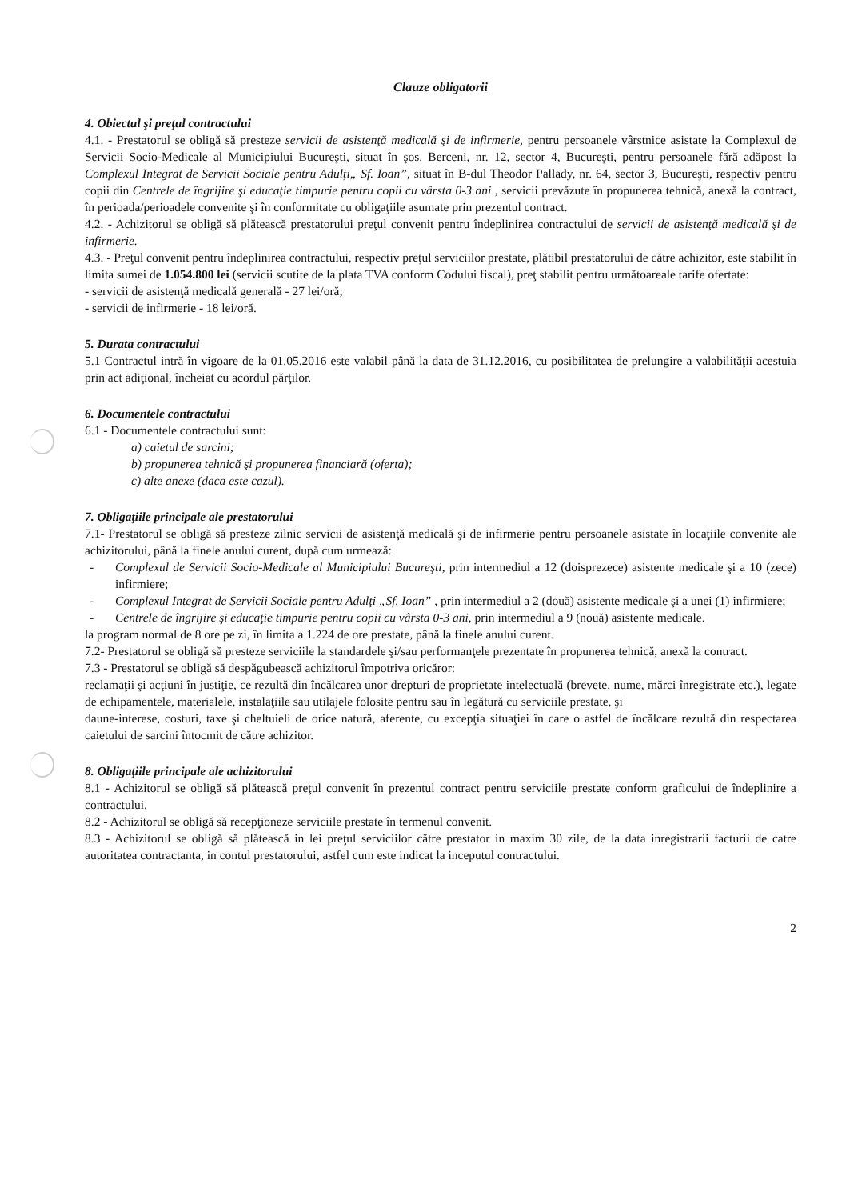Clauze obligatorii
4. Obiectul şi preţul contractului
4.1. - Prestatorul se obligă să presteze servicii de asistenţă medicală şi de infirmerie, pentru persoanele vârstnice asistate la Complexul de Servicii Socio-Medicale al Municipiului Bucureşti, situat în şos. Berceni, nr. 12, sector 4, Bucureşti, pentru persoanele fără adăpost la Complexul Integrat de Servicii Sociale pentru Adulţi„ Sf. Ioan”, situat în B-dul Theodor Pallady, nr. 64, sector 3, Bucureşti, respectiv pentru copii din Centrele de îngrijire şi educaţie timpurie pentru copii cu vârsta 0-3 ani , servicii prevăzute în propunerea tehnică, anexă la contract, în perioada/perioadele convenite şi în conformitate cu obligaţiile asumate prin prezentul contract.
4.2. - Achizitorul se obligă să plătească prestatorului preţul convenit pentru îndeplinirea contractului de servicii de asistenţă medicală şi de infirmerie.
4.3. - Preţul convenit pentru îndeplinirea contractului, respectiv preţul serviciilor prestate, plătibil prestatorului de către achizitor, este stabilit în limita sumei de 1.054.800 lei (servicii scutite de la plata TVA conform Codului fiscal), preţ stabilit pentru următoareale tarife ofertate:
- servicii de asistenţă medicală generală - 27 lei/oră;
- servicii de infirmerie - 18 lei/oră.
5. Durata contractului
5.1 Contractul intră în vigoare de la 01.05.2016 este valabil până la data de 31.12.2016, cu posibilitatea de prelungire a valabilităţii acestuia prin act adiţional, încheiat cu acordul părţilor.
6. Documentele contractului
6.1 - Documentele contractului sunt:
a) caietul de sarcini;
b) propunerea tehnică şi propunerea financiară (oferta);
c) alte anexe (daca este cazul).
7. Obligaţiile principale ale prestatorului
7.1- Prestatorul se obligă să presteze zilnic servicii de asistenţă medicală şi de infirmerie pentru persoanele asistate în locaţiile convenite ale achizitorului, până la finele anului curent, după cum urmează:
- Complexul de Servicii Socio-Medicale al Municipiului Bucureşti, prin intermediul a 12 (doisprezece) asistente medicale şi a 10 (zece) infirmiere;
- Complexul Integrat de Servicii Sociale pentru Adulţi „Sf. Ioan” , prin intermediul a 2 (două) asistente medicale şi a unei (1) infirmiere;
- Centrele de îngrijire şi educaţie timpurie pentru copii cu vârsta 0-3 ani, prin intermediul a 9 (nouă) asistente medicale.
la program normal de 8 ore pe zi, în limita a 1.224 de ore prestate, până la finele anului curent.
7.2- Prestatorul se obligă să presteze serviciile la standardele şi/sau performanţele prezentate în propunerea tehnică, anexă la contract.
7.3 - Prestatorul se obligă să despăgubească achizitorul împotriva oricăror:
reclamaţii şi acţiuni în justiţie, ce rezultă din încălcarea unor drepturi de proprietate intelectuală (brevete, nume, mărci înregistrate etc.), legate de echipamentele, materialele, instalaţiile sau utilajele folosite pentru sau în legătură cu serviciile prestate, şi
daune-interese, costuri, taxe şi cheltuieli de orice natură, aferente, cu excepţia situaţiei în care o astfel de încălcare rezultă din respectarea caietului de sarcini întocmit de către achizitor.
8. Obligaţiile principale ale achizitorului
8.1 - Achizitorul se obligă să plătească preţul convenit în prezentul contract pentru serviciile prestate conform graficului de îndeplinire a contractului.
8.2 - Achizitorul se obligă să recepţioneze serviciile prestate în termenul convenit.
8.3 - Achizitorul se obligă să plătească in lei preţul serviciilor către prestator in maxim 30 zile, de la data inregistrarii facturii de catre autoritatea contractanta, in contul prestatorului, astfel cum este indicat la inceputul contractului.
2